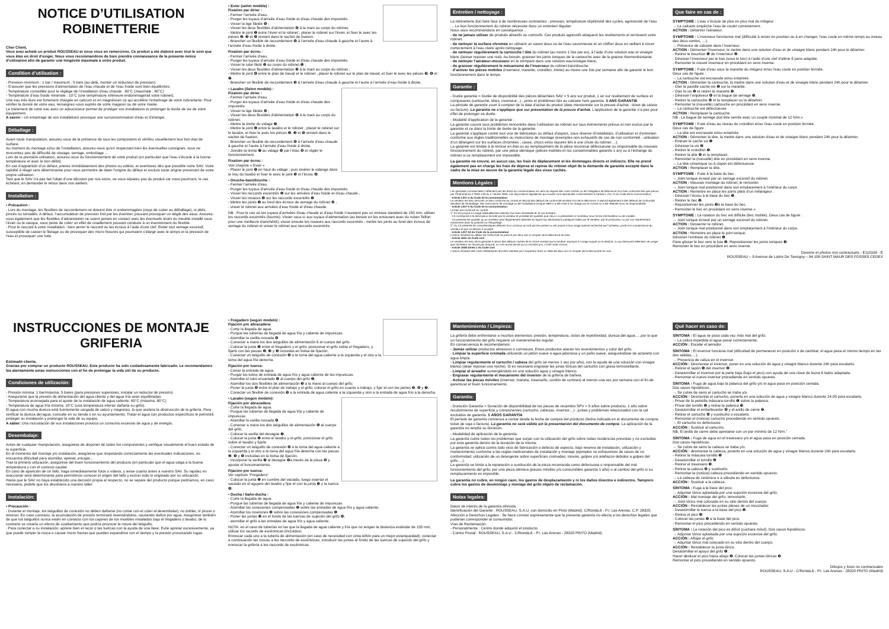NOTICE D’UTILISATION ROBINETTERIE
Cher Client,
Vous avez acheté un produit ROUSSEAU et nous vous en remercions. Ce produit a été élaboré avec tout le soin que vous êtes en droit d’exiger. Nous vous recommandons de bien prendre connaissance de la présente notice d’utilisation afin de garantir une longévité maximale à votre produit.
Condition d’utilisation :
- Pression minimum : 1 bar / maximum : 5 bars (au-delà, monter un réducteur de pression).
- S’assurer que les pressions d’alimentation de l’eau chaude et de l’eau froide sont bien équilibrées.
- Température conseillée pour le réglage de l’installation d’eau chaude : 60°C (maximale : 80°C)
- Température d’eau froide minimale : 10°C (une température inférieure endommagerait votre robinet).
Une eau très dure est fortement chargée en calcium et en magnésium ce qui accélère l’entartrage de votre robinetterie. Pour vérifier la dureté de votre eau, renseignez-vous auprès de votre magasin ou de votre mairie.
Le traitement de votre eau avec un adoucisseur permet de protéger vos installations et prolonger la durée de vie de votre équipement.
A savoir : Un entartrage de vos installations provoque une surconsommation d’eau et d’énergie.
Déballage :
Avant toute manipulation, assurez-vous de la présence de tous les composants et vérifiez visuellement leur bon état de surface.
Au moment du montage et/ou de l’installation, assurez-vous qu’en respectant bien les éventuelles consignes, vous ne rencontrez pas de difficulté de vissage, serrage, emboîtage …
Lors de la première utilisation, assurez-vous du fonctionnement de votre produit (en particulier que l’eau s’écoule à la bonne température et avec le bon débit).
En cas d’apparition d’un défaut, prenez immédiatement des photos ou vidéos, et avertissez dès que possible notre SAV. Votre rapidité à réagir sera déterminante pour nous permettre de dater l’origine du défaut et exclure toute origine provenant de votre propre utilisation.
Tant que le SAV n’a pas fait l’objet d’une décision par nos soins, ne vous séparez pas du produit car nous pourrions, le cas échéant, en demander le retour dans nos ateliers.
Installation :
▪ Précaution :
- Lors du montage, les flexibles de raccordement ne doivent être ni endommagées (coup de cutter au déballage), ni pliés, pincés ou torsadés. A défaut, l’accumulation de pression finit par les éventrer, pouvant provoquer un dégât des eaux. Assurez-vous également que les flexibles d’alimentation ne soient jamais en contact avec les éventuels tiroirs du meuble installé sous l’évier ou la vasque, sous peine de créer un effet de cisaillement pouvant conduire à un éventrement du flexible.
- Pour le raccord à votre installation : bien serrer le raccord ou les écrous à l’aide d’une clef. Eviter tout serrage excessif, susceptible de casser le filetage ou de provoquer des micro fissures qui pourraient s’élargir avec le temps et la pression de l’eau et provoquer une fuite.
▪ Evier (selon modèle) :
Fixation par étrier :
- Fermer l’arrivée d’eau.
- Purger les tuyaux d’arrivée d’eau froide et d’eau chaude des impuretés.
- Visser la tige filetée ❹ ;
- Visser les deux flexibles d’alimentation ❻ à la main au corps du robinet;
- Mettre le joint ❶ entre l’évier et le robinet ; placer le robinet sur l’évier, et fixer le avec les pièces ❷, ❸ et ❺ restant dans le sachet de fixation.
- Brancher un flexible de raccordement ❻ à l’arrivée d’eau chaude à gauche et l’autre à l’arrivée d’eau froide à droite.
Fixation par écrou :
- Fermer l’arrivée d’eau.
- Purger les tuyaux d’arrivée d’eau froide et d’eau chaude des impuretés.
- Visser le tube fileté ❷ au corps du robinet ❶ ;
- Visser les deux flexibles d’alimentation ❸ à la main au corps du robinet ;
- Mettre le joint ❹ entre le plan de travail et le robinet ; placer le robinet sur le plan de travail, et fixer le avec les pièces ❺, ❻ et ❼.
- Brancher un flexible de raccordement ❸ à l’arrivée d’eau chaude à gauche et l’autre à l’arrivée d’eau froide à droite.
▪ Lavabo (Selon modèle) :
Fixation par étrier :
- Fermer l’arrivée d’eau.
- Purger les tuyaux d’arrivée d’eau froide et d’eau chaude des impuretés.
- Visser la tige filetée ❹ ;
- Visser les deux flexibles d’alimentation ❻ à la main au corps du robinet;
- Mettre la tirette du vidage ❼.
- Mettre le joint ❶ entre le lavabo et le robinet ; placer le robinet sur le lavabo, et fixer le avec les pièces ❷, ❸ et ❺ restant dans le sachet de fixation.
- Brancher un flexible de raccordement ❻ à l’arrivée d’eau chaude à gauche et l’autre à l’arrivée d’eau froide à droite.
- Joindre la tirette ❼ au vidage ❾ par l’étau ❽ et régler le fonctionnement.
Fixation par écrou :
Voir chapitre « Evier »
- Placer le joint ❶ en haut du vidage ; puis insérer le vidange dans le trou du lavabo et fixer le avec le joint ❸ et l’écrou ❹.
▪ Douche-bain/douche :
- Fermer l’arrivée d’eau.
- Purger les tuyaux d’arrivée d’eau froide et d’eau chaude des impuretés.
- Visser les raccords excentrés ❶ sur les arrivées d’eau froide et d’eau chaude ;
- Visser les rosaces ❷ sur les raccords excentrés ❶
- Mettre les joints ❸ au fond des écrous de serrage du robinet ❹ ;
- visser le robinet aux arrivées d’eau froide et d’eau chaude.
NB : Pour le cas où les tuyaux d’arrivées d’eau chaude et d’eau froide n’auraient pas un entraxe standard de 150 mm, utiliser les raccords excentrés (fournis). Visser ceux-ci aux tuyaux d’alimentation (au besoin en les entourant avec du ruban Teflon pour une meilleure étanchéité); visser ensuite les rosaces aux raccords excentrés ; mettre les joints au fond des écrous de serrage du robinet et visser le robinet aux raccords excentrés.
Entretien / nettoyage :
La robinetterie doit faire face à de nombreuses contraintes : pression, température répétitivité des cycles, agressivité de l’eau … Le bon fonctionnement du robinet nécessite donc un entretien régulier.
Nous vous recommandons en conséquence :
- de ne jamais utiliser de produits abrasifs ou corrosifs. Ces produits agressifs attaquent les revêtements et ternissent votre robinet.
- de nettoyer la surface chromée en utilisant un savon doux ou de l’eau savonneuse et un chiffon doux en veillant à rincer correctement à l’eau claire après nettoyage.
- de nettoyer régulièrement la cartouche / tête du robinet (au moins 1 fois par an), à l’aide d’une solution eau et vinaigre blanc (laisser reposer une nuit). Au besoin, graisser les joints toriques de la cartouche avec de la graisse thermorésistante.
- de nettoyer l’aérateur-mousseur en le trempant dans une solution eau/vinaigre blanc.
- de graisser régulièrement le mécanisme de l’inverseur du robinet bain/douche.
- d’activer les pièces mobiles (inverseur, manette, croisillon, tirette) au moins une fois par semaine afin de garantir le bon fonctionnement dans le temps.
Garantie :
- Durée garantie = Durée de disponibilité des pièces détachées SAV = 5 ans sur produit, 1 an sur revêtement de surface et composants (cartouche, têtes, inverseur...) ; joints et problèmes liés au calcaire hors garantie. 5 ANS GARANTIE
La période de garantie court à compter de la date d’achat du produit (date mentionnée sur la preuve d’achat : ticket de caisse ou facture). La garantie ne s’applique que sur présentation de la preuve d’achat. L’application de la garantie n’a pas pour effet de prolonger sa durée.
- Modalité d’application de la garantie :
La garantie couvre tous problèmes rencontrés dans l’utilisation du robinet sur tous évènements prévus et non exclus par la garantie et ce dans la limite de durée de la garantie.
La garantie s’applique contre tout vice de fabrication ou défaut d’aspect, sous réserve d’installation, d’utilisation et d’entretien conforme aux règles traditionnelles ou instructions de montage (exemples non exhaustifs de cas de non conformité : utilisation d’un détergent sur les surfaces chromées ; casse, chocs et/ou rayures liés à une chute du robinet …).
La garantie est limitée à la remise en état ou au remplacement de la pièce reconnue défectueuse ou responsable du mauvais fonctionnement du robinet, par une pièce identique (pièces mobiles et /ou consommables garantis 1 an) ou à l’échange du robinet si ce remplacement est impossible.
La garantie ne couvre, en aucun cas, les frais de déplacement et les dommages directs et indirects. Elle ne prend également pas en charge les frais de dépose et repose du robinet objet de la demande de garantie excepté dans le cadre de la mise en œuvre de la garantie légale des vices cachés.
Mentions Légales :
Les garanties commerciales n’affectent pas les droits du consommateur en vertu du régime des vices cachés ou de l’obligation de délivrance d’un bien conforme tels que prévus par l’Ordonnance n°2005-136 du 17 février 2005. Les dispositions législatives qui suivent sont reproduites conformément à l’article L.211-15 du Code de la consommation.
- Article L217-4 du Code de la consommation
Le vendeur est tenu de livrer un bien conforme au contrat et répond des défauts de conformité existant lors de la délivrance. Il répond également à des défauts de conformité résultant de l’emballage, des instructions de montage ou de l’installation lorsque celle-ci a été mise à sa charge par le contrat ou a été réalisée sous sa responsabilité.
- Article L217-5 du Code de la consommation
Le bien est conforme au contrat :
1° S’il est propre à l’usage habituellement attendu d’un bien semblable et, le cas échéant :
- s’il correspond à la description donnée par le vendeur et possède les qualités que celui-ci a présentées à l’acheteur sous forme d’échantillon ou de modèle ;
- s’il présente les qualités qu’un acheteur peut légitimement attendre eu égard aux déclarations publiques faites par le vendeur, par le producteur ou par son représentant, notamment dans la publicité ou l’étiquetage ;
2° Ou s’il présente les caractéristiques définies d’un commun accord par les parties ou est propre à tout usage spécial recherché par l’acheteur, porté à la connaissance du vendeur et que ce dernier a accepté.
- Article L217-12 du Code de la consommation
L’action résultant du défaut de conformité se prescrit par deux ans à compter de la délivrance du bien.
- Article 1641 du Code civil
Le vendeur est tenu de la garantie à raison des défauts cachés de la chose vendue qui la rendent impropre à l’usage auquel on la destine, ou qui diminuent tellement cet usage que l’acheteur ne l’aurait pas acquise, ou n’en aurait donné qu’un moindre prix, s’il les avait connus.
- Article 1648 alinéa 1 du Code civil
L’action résultant des vices rédhibitoires doit être intentée par l’acquéreur dans un délai de deux ans à compter de la découverte du vice.
Que faire en cas de :
SYMPTOME : L’eau s’écoule de plus en plus mal du mitigeur :
→ Le calcaire empêche l’eau de couler correctement.
ACTION : Détartrer l’aérateur.
SYMPTOME : L’inverseur fonctionne mal (difficulté à rester en position ou à en changer, l’eau coule en même temps au niveau des deux sorties, …).
→ Présence de calcaire dans l’inverseur.
ACTION : Démonter l’inverseur, le mettre dans une solution d’eau et de vinaigre blanc pendant 24h pour le détartrer.
- Retirer le bouchon ❶ de l’inverseur ❷.
- Dévisser l’inverseur par le bas (sous le bec) à l’aide d’une clef d’alène 6 pans adaptée.
- Remonter le nouvel inverseur en procédant en sens inverse.
SYMPTOME : Fuite d’eau sous la manette du mitigeur et/ou l’eau coule en position fermée.
Deux cas de figure :
→ La cartouche est encrassée et/ou entartrée.
ACTION : Démonter la cartouche, la mettre dans une solution d’eau et de vinaigre blanc pendant 24h pour la détartrer.
- Oter la pastille cache-vis ❶ sur la manette.
- Oter la vis ❷ et retirer la manette ❸.
- Dévisser l’enjoliveur ❹ et la bague de serrage ❺.
- Retirer la cartouche ❻ et la remplacer ou la détartrer.
- Remonter la (nouvelle) cartouche en procédant en sens inverse.
→ La cartouche est défectueuse
ACTION : Remplacer la cartouche.
NB : La bague de serrage doit être serrée avec un couple minimal de 12 N/m.»
SYMPTOME : Fuite d’eau au niveau du croisillon et/ou l’eau coule en position fermée.
Deux cas de figure :
→ La tête est encrassée et/ou entartrée.
ACTION : Démonter la tête, la mettre dans une solution d’eau et de vinaigre blanc pendant 24h pour la détartrer.
- Enlever le cache vis ❶
- Dévisser la vis ❷
- Retirer le croisillon ❸.
- Retirer la tête ❹ et la remplacer.
- Remonter la (nouvelle) tête en procédant en sens inverse.
→ La tête céramique ou à clapet est défectueuse.
ACTION : Remplacer la tête.
SYMPTOME : Fuite à la base du bec :
→ Joint torique écrasé par un serrage excessif du robinet.
ACTION : Mauvais montage du robinet, le remonter.
→ Joint torique mal positionné dans son emplacement à l’intérieur du corps
ACTION : Remettre en place les joints plats d’un mélangeur :
- Dévisser l’écrou à la base du bec ❶.
- Retirer le bec ❷.
- Repositionner les joints ❸à la base du bec.
- Remonter le bec en procédant en sens inverse.»
SYMPTOME : La rotation du bec est difficile (bec mobile). Deux cas de figure :
→ Joint torique écrasé par un serrage excessif du robinet.
ACTION : Desserrer le robinet.
→ Joint torique mal positionné dans son emplacement à l’intérieur du corps.
ACTION : Remettre en place le joint torique.
Dévisser l’embase du robinet ❶.
Faire glisser le bec vers le bas ❷. Repositionner les joints toriques ❸.
Remonter le bec en procédant en sens inverse.
Dessins et photos non contractuels - E110160 - E
ROUSSEAU – 9 Avenue de Lattre De Tassigny – 94 106 SAINT MAUR DES FOSSES CEDEX
INSTRUCCIONES DE MONTAJE GRIFERIA
Estimado cliente,
Gracias por comprar un producto ROUSSEAU. Este producto ha sido cuidadosamente fabricado. Le recomendamos lea atentamente estas instrucciones con el fin de prolongar la vida útil de su producto.
Condiciones de utilización:
- Presión mínima: 1 bar/máxima: 5 bares (para presiones superiores, instalar un reductor de presión).
- Asegurarse que la presión de alimentación del agua cliente y del agua fría sean equilibradas.
- Temperatura aconsejada para el ajuste de la instalación de agua caliente: 60°C (máxima: 80°C)
- Temperatura de agua fría mínima: 10°C (una temperatura inferior dañaría su grifo).
El agua con mucha dureza está fuertemente cargada de calcio y magnesio, lo que acelera la obstrucción de la grifería. Para verificar la dureza del agua, consulte en su tienda o en su ayuntamiento. Tratar el agua con productos específicos le permitirá proteger su instalación y prolongar la vida de su equipo.
A saber: Una incrustación de sus instalaciones provoca un consumo excesivo de agua y de energía.
Desembalaje:
Antes de cualquier manipulación, asegúrese de disponer de todos los componentes y verifique visualmente el buen estado de la superficie.
En el momento del montaje y/o instalación, asegúrese que respetando correctamente las eventuales indicaciones, no encuentra dificultad para atornillar, apretar, encajar...
Tras la primera utilización, asegúrese del buen funcionamiento del producto (en particular que el agua salga a la buena temperatura y con el correcto caudal.
En caso de aparición de un fallo, haga inmediatamente fotos o videos, y avise cuanto antes a nuestro SAV. Su rapidez en reaccionar será determinante para permitirnos conocer el origen del fallo y excluir todo lo originado por su utilización.
Hasta que le SAV no haya establecido una decisión propia al respecto, no se separe del producto porque podríamos, en caso necesario, pedirle que los devolviera a nuestro taller.
Instalación:
▪ Precaución :
- Durante el montaje, los latiguillos de conexión no deben dañarse (no cortar con el cúter al desembalar), no doblar, ni pinzar o retorcer. En caso contrario, la acumulación de presión terminará reventándolos, causando daños por agua. Asegúrese también de que los latiguillos nunca estén en contacto con los cajones de los muebles instalados bajo el fregadero o lavabo, de lo contrario se crearía un efecto de cizallamiento que podría provocar la rotura del latiguillo.
- Para conectar a su instalación: apriete bien el racor o las tuercas con la ayuda de una llave. Evite apretar excesivamente, ya que puede romper la rosca o causar micro fisuras que pueden expandirse con el tiempo y la presión provocando fugas.
▪ Fregadero (según modelo) :
Fijación por abrazadera:
- Corte la llegada de agua.
- Purgue las tuberías de llegada de agua fría y caliente de impurezas.
- Atornillar la varilla roscada ❹
- Conectar a mano los dos latiguillos de alimentación 6 al cuerpo del grifo.
- Colocar la junta ❶ entre el fregadero y el grifo; posicionar el grifo sobre el fregadero, y fijarlo con las piezas ❷, ❸ y ❺ incluidas en bolsa de fijación.
- Conectar un latiguillo de conexión ❻ a la toma del agua caliente a la izquierda y el otro a la toma del agua fría derecha.
Fijación por tuerca:
- Cerrar la entrada de agua.
- Purgar los tubos de entrada de agua frío y agua caliente de las impurezas.
- Atornillar el tubo ensartado ❷ al cuerpo del grifo ❶;
- Atornillar los dos flexibles de alimentación ❸ a la mano al cuerpo del grifo;
- Poner la junta ❹ entre el plan de trabajo y el grifo; colocar el grifo en cuanto a trabajo, y fijar el con las partes ❺, ❻ y ❼.
- Conectar un flexible de conexión ❸ a la entrada de agua caliente a la izquierda y otro a la entrada de agua frío a la derecha.
▪ Lavabo (según modelo):
Fijación por abrazadera:
- Corte la llegada de agua.
- Purgue las tuberías de llegada de agua fría y caliente de impurezas
- Atornillar la varilla roscada ❹
- Conectar a mano los dos latiguillos de alimentación ❻ al cuerpo del grifo.
- Colocar la varilla del desagüe ❼.
- Colocar la junta ❶ entre el lavabo y el grifo; posicionar el grifo sobre el lavabo y fijarlo
- Conectar un latiguillo de conexión ❻ a la toma del agua caliente a la izquierda y el otro a la toma del agua fría derecha con las piezas ❷, ❸ y ❺ incluidas en la bolsa de fijación.
- Incorporar la varilla ❼ al desagüe ❾a través de la pieza ❽ y ajustar el funcionamiento.
Fijación por tuerca:
Ver capítulo “Fregadero”
- Colocar la junta ❶ en cumbre del vaciado; luego insertar el vaciado en el agujero del lavabo y fijar el con la junta ❸ y la tuerca ❹.
▪ Ducha / baño-ducha :
- Corte la llegada de agua.
- Purgue las tuberías de llegada de agua fría y caliente de impurezas
- Atornillar las conexiones compensadas ❶ sobre las entradas de agua frío y agua caliente;
- Atornillar los rosetones ❷ sobre las conexiones compensadas ❶
- Poner las juntas ❸ en el fondo de las tuercas de sujeción del grifo ❹;
- atornillar el grifo a las entradas de agua frío y agua caliente.
NOTA: en el caso de tuberías en las que la llegada de agua caliente y fría que no tengan la distancia estándar de 150 mm, utilizar los racords de excéntricas (incluidos).
Enroscar cada uno a la tubería de alimentación (en caso de necesidad con cinta teflón para un mejor estanqueidad); conectar a continuación las roscas a los raccords de excéntricas; introducir las juntas al fondo de las tuercas de sujeción del grifo y enroscar la grifería a los raccords de excéntricas.
Mantenimiento / Limpieza:
La grifería debe enfrentarse a muchos elementos: presión, temperatura, ciclos de repetitividad, dureza del agua…..por lo que un funcionamiento del grifo requiere un mantenimiento regular.
En consecuencia le recomendamos:
- Jamás utilizar productos abrasivos o corrosivos. Estos productos atacan los revestimientos y color del grifo.
- Limpiar la superficie cromada utilizando un jabón suave o agua jabonosa y un paño suave, asegurándose de aclararlo con agua limpia.
- Limpiar regularmente el cartucho / cabeza del grifo (al menos 1 vez por año), con la ayuda de una solución con vinagre blanco (dejar reposar una noche). Si es necesario engrasar las junas tóricas del cartucho con grasa termosellante.
- Limpiar el aireador sumergiéndolo en una solución agua y vinagre blanco.
- Engrasar regularmente el mecanismo del inversor de la grifería de bañera.
- Activar las piezas móviles (inversor, maneta, travesaño, cordón de cortinas) al menos una vez por semana con el fin de garantizar el buen funcionamiento.
Garantía:
- Duración Garantía = Duración de disponibilidad de las piezas de recambio SPV = 5 años sobre producto, 1 año sobre recubrimiento de superficie y componentes (cartucho, cabezas, inversor…) ; juntas y problemas relacionados con la cal excluidos de garantía. 5 AÑOS GARANTÍA
El periodo de garantía comienza a contar desde la fecha de compra del producto (fecha indicada en el documento de compra: ticket de caja o factura). La garantía no será válida sin la presentación del documento de compra. La aplicación de la garantía no amplia su duración.
- Modalidad de aplicación de la garantía:
La garantía cubre todos los problemas que surjan con la utilización del grifo sobre todas incidencias previstas y no excluidas por esta garantía dentro de la duración de la misma.
La garantía se aplica contra todo vicio de fabricación o defecto de aspecto, bajo reserva de instalación, utilización y mantenimiento conforme a las reglas tradicionales de instalación y montaje (ejemplos no exhaustivos de casos de no conformidad: utilización de un detergente sobre superficies cromadas; roturas, golpes y/o arañazos debidos a golpes del grifo….).
La garantía se limita a la reparación o sustitución de la pieza reconocida como defectuosa o responsable del mal funcionamiento del grifo, por una pieza idéntica (piezas móviles y/o consumibles garantía 1 año) o al cambio del grifo si su remplazamiento es imposible.
La garantía no cubre, en ningún caso, los gastos de desplazamiento y ni los daños directos e indirectos. Tampoco cubre los gastos de desmontaje y montaje del grifo objeto de reclamación.
Notas legales:
Datos de interés de la garantía ofrecida :
Identificación del Garante : ROUSSEAU, S.A.U, con domicilio en Pinto (Madrid), C/Ronda,6 - P.I. Las Arenas, C.P. 28320.
Afección a Derechos Legales : Se hace constar expresamente que la presente garantía no afecta a los derechos legales que pudieran corresponder al consumidor.
Vías de Reclamación:
- Personalmente : Centro donde adquirió el producto.
- Correo Postal : ROUSSEAU, S.A.U - C/Ronda,6 - P.I. Las Arenas - 28320 PINTO (Madrid).
Qué hacer en caso de:
SÍNTOMA : El agua se pasa cada vez más mal del grifo:
→ La caliza impedida el agua pasar correctamente.
ACCIÓN : Escalar el aerador.
SÍNTOMA : El inversor funciona mal (dificultad de permanecer en posición o de cambiar, el agua pasa al mismo tiempo en las dos salidas,…).
→ Presencia de caliza en el inversor.
ACCIÓN : Desmontar el inversor, poner en una solución de agua y vinagre blanco durante 24h para escalarlo.
- Retirar el tapón ❶ del inversor ❷.
- Desatornillar el inversor por la parte baja (bajo el pico) con ayuda de una clave de lezna 6 lados adaptada.
- Remontar el nuevo inversor procediendo en sentido opuesto.
SÍNTOMA : Fuga de agua bajo la palanca del grifo y/o el agua pasa en posición cerrada.
Dos casos hipotéticos:
→ Se cubre de sarro el cartucho se traba y/o.
ACCIÓN : Desmontar el cartucho, ponerlo en una solución de agua y vinagre blanco durante 24:00 para escalarlo.
- Privar de la pelotilla máscara-tornillo ❶ sobre la palanca.
- Privar del tornillo ❷ y retirar la palanca ❸.
- Desatornillar el embellecedor ❹ y el anillo de cierre ❺.
- Retirar el cartucho ❻ y sustituirlo o escalarlo.
- Remontar el (noticia) cartucho procediendo en sentido opuesto.
→ El cartucho es defectuoso
ACCIÓN : Sustituir al cartucho.
NB: El anillo de cierre debe apretarse con un par mínimo de 12 N/m.”
SÍNTOMA : Fuga de agua en el travesano y/o el agua pasa en posición cerrada.
Dos casos hipotéticos:
→ Se cubre de sarro la cabeza se traba y/o.
ACCIÓN : desmontar la cabeza, ponerlo en una solución de agua y vinagre blanco durante 24h para escalarlo.
- Retirar la máscara tornillo ❶
- Desatornillar el tornillo ❷
- Retirar el travesano ❸.
- Retirar la cabeza ❹ y sustituirlo.
- Remontar la (noticia) cabeza procediendo en sentido opuesto.
→ La cabeza de cerámica o a válvula es defectuosa.
ACCIÓN : Sustituir a la cabeza.
SÍNTOMA : Fuga a la base del pico:
→ Adjuntar tórico aplastada por una sujeción excesiva del grifo.
ACCIÓN : Mal montaje del grifo, remontarlo.
→ Joint tórico mal colocado en su sitio dentro del cuerpo
ACCIÓN : Restablecer las juntas planas de un mezclador:
- Desatornillar la tuerca a la base del pico ❶.
- Retirar el pico ❷.
- Colocar las juntas ❸ a la base del pico.
- Remontar el pico procediendo en sentido opuesto.
SÍNTOMA : La rotación del pico es difícil (cuchara móvil). Dos casos hipotéticos:
→ Adjuntar tórico aplastada por una sujeción excesiva del grifo.
ACCIÓN : Aflojar el grifo.
→ Adjuntar tórico mal colocado en su sitio dentro del cuerpo.
ACCIÓN : Restablecer la junta tórica.
Desatornillar el apoyo del grifo ❶.
Hacer deslizar el pico hacia abajo ❷. Colocar las juntas tóricas ❸.
Remontar el pico procediendo en sentido opuesto.
Dibujos y fotos no contractuales
ROUSSEAU, S.A.U - C/Ronda,6 - P.I. Las Arenas - 28320 PINTO (Madrid)